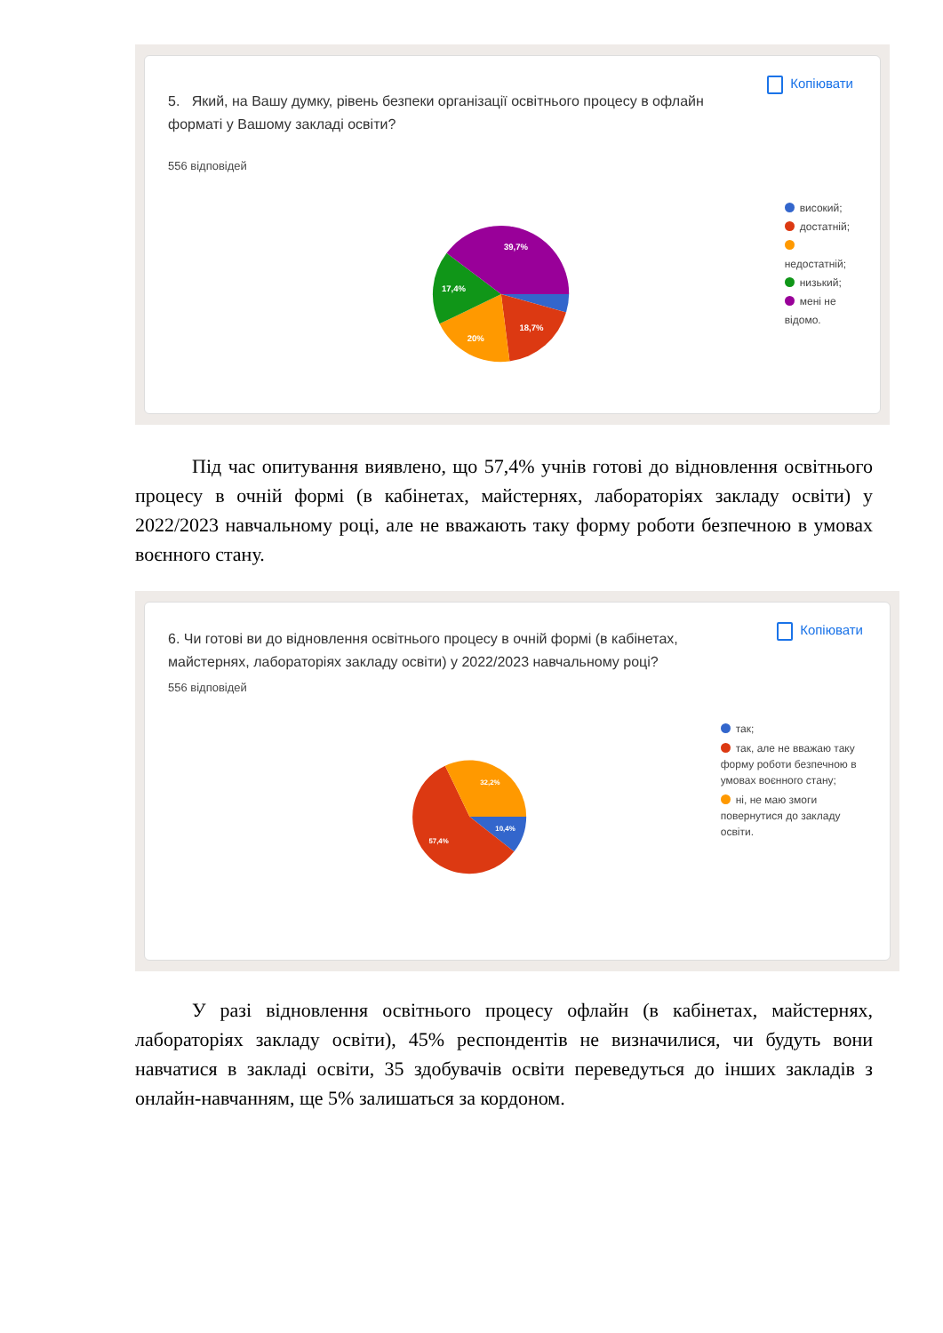Копіювати
5. Який, на Вашу думку, рівень безпеки організації освітнього процесу в офлайн форматі у Вашому закладі освіти?
556 відповідей
39,7%
17,4%
20%
18,7%
високий;
достатній;
недостатній;
низький;
мені не відомо.
Під час опитування виявлено, що 57,4% учнів готові до відновлення освітнього процесу в очній формі (в кабінетах, майстернях, лабораторіях закладу освіти) у 2022/2023 навчальному році, але не вважають таку форму роботи безпечною в умовах воєнного стану.
Копіювати
6. Чи готові ви до відновлення освітнього процесу в очній формі (в кабінетах, майстернях, лабораторіях закладу освіти) у 2022/2023 навчальному році?
556 відповідей
32,2%
10,4%
57,4%
так;
так, але не вважаю таку форму роботи безпечною в умовах воєнного стану;
ні, не маю змоги повернутися до закладу освіти.
У разі відновлення освітнього процесу офлайн (в кабінетах, майстернях, лабораторіях закладу освіти), 45% респондентів не визначилися, чи будуть вони навчатися в закладі освіти, 35 здобувачів освіти переведуться до інших закладів з онлайн-навчанням, ще 5% залишаться за кордоном.